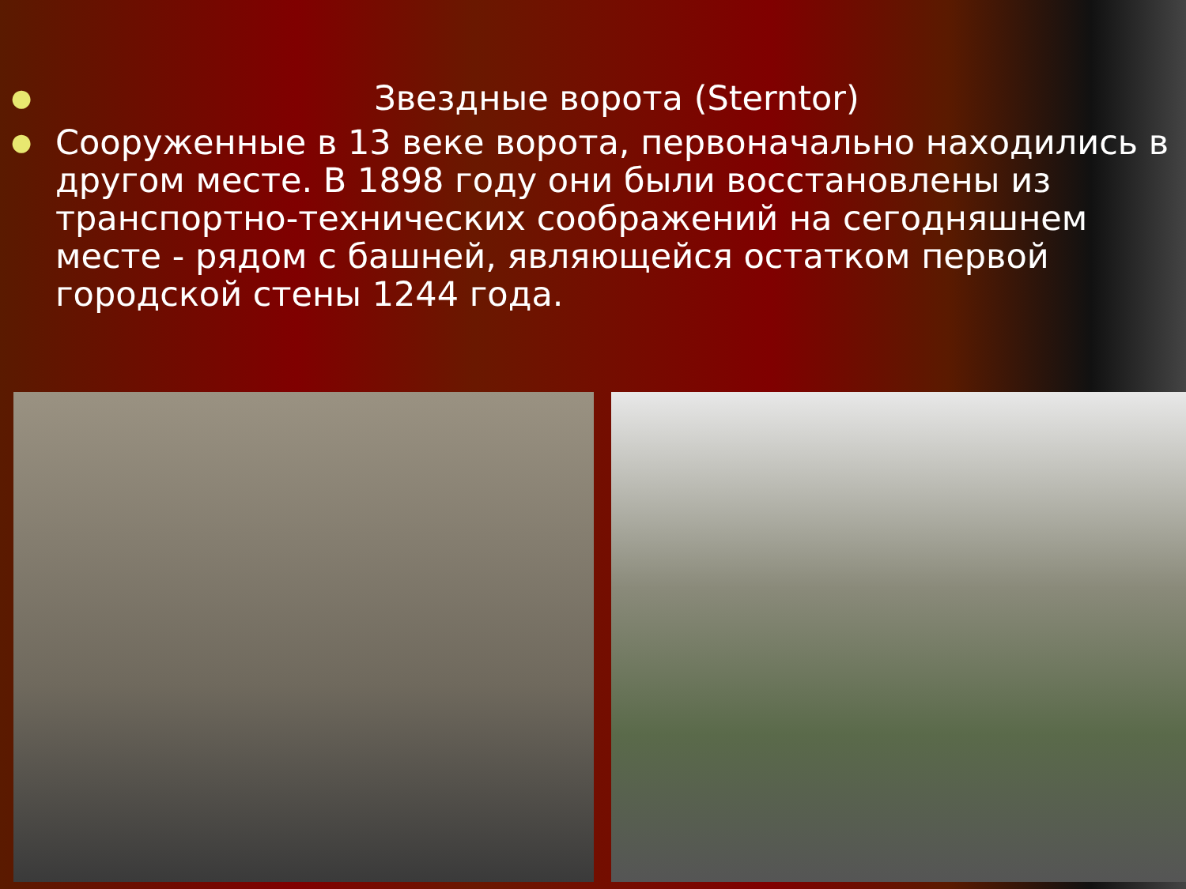● Звездные ворота (Sterntor)
● Сооруженные в 13 веке ворота, первоначально находились в другом месте. В 1898 году они были восстановлены из транспортно-технических соображений на сегодняшнем месте - рядом с башней, являющейся остатком первой городской стены 1244 года.